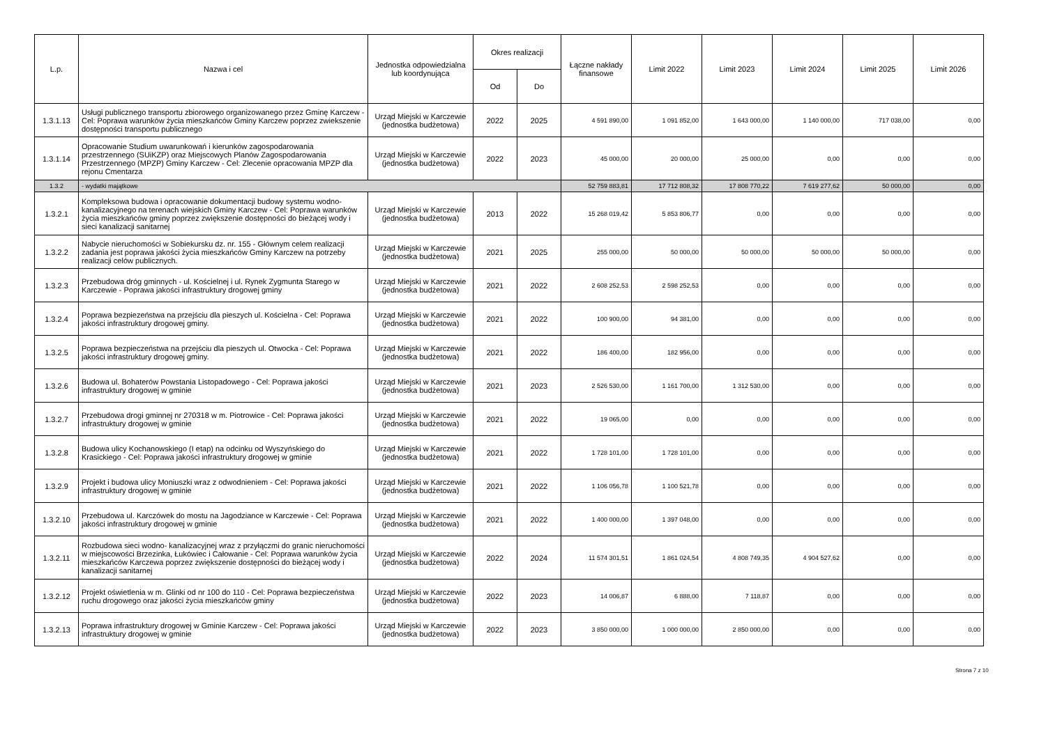| L.p. | Nazwa i cel | Jednostka odpowiedzialna lub koordynująca | Okres realizacji | | Łączne nakłady finansowe | Limit 2022 | Limit 2023 | Limit 2024 | Limit 2025 | Limit 2026 |
| --- | --- | --- | --- | --- | --- | --- | --- | --- | --- | --- |
| | | | Od | Do | | | | | | |
| 1.3.1.13 | Usługi publicznego transportu zbiorowego organizowanego przez Gminę Karczew - Cel: Poprawa warunków życia mieszkańców Gminy Karczew poprzez zwiekszenie dostępności transportu publicznego | Urząd Miejski w Karczewie (jednostka budżetowa) | 2022 | 2025 | 4 591 890,00 | 1 091 852,00 | 1 643 000,00 | 1 140 000,00 | 717 038,00 | 0,00 |
| 1.3.1.14 | Opracowanie Studium uwarunkowań i kierunków zagospodarowania przestrzennego (SUiKZP) oraz Miejscowych Planów Zagospodarowania Przestrzennego (MPZP) Gminy Karczew - Cel: Zlecenie opracowania MPZP dla rejonu Cmentarza | Urząd Miejski w Karczewie (jednostka budżetowa) | 2022 | 2023 | 45 000,00 | 20 000,00 | 25 000,00 | 0,00 | 0,00 | 0,00 |
| 1.3.2 | - wydatki majątkowe | | | | 52 759 883,81 | 17 712 808,32 | 17 808 770,22 | 7 619 277,62 | 50 000,00 | 0,00 |
| 1.3.2.1 | Kompleksowa budowa i opracowanie dokumentacji budowy systemu wodno-kanalizacyjnego na terenach wiejskich Gminy Karczew - Cel: Poprawa warunków życia mieszkańców gminy poprzez zwiększenie dostępności do bieżącej wody i sieci kanalizacji sanitarnej | Urząd Miejski w Karczewie (jednostka budżetowa) | 2013 | 2022 | 15 268 019,42 | 5 853 806,77 | 0,00 | 0,00 | 0,00 | 0,00 |
| 1.3.2.2 | Nabycie nieruchomości w Sobiekursku dz. nr. 155 - Głównym celem realizacji zadania jest poprawa jakości życia mieszkańców Gminy Karczew na potrzeby realizacji celów publicznych. | Urząd Miejski w Karczewie (jednostka budżetowa) | 2021 | 2025 | 255 000,00 | 50 000,00 | 50 000,00 | 50 000,00 | 50 000,00 | 0,00 |
| 1.3.2.3 | Przebudowa dróg gminnych - ul. Kościelnej i ul. Rynek Zygmunta Starego w Karczewie - Poprawa jakości infrastruktury drogowej gminy | Urząd Miejski w Karczewie (jednostka budżetowa) | 2021 | 2022 | 2 608 252,53 | 2 598 252,53 | 0,00 | 0,00 | 0,00 | 0,00 |
| 1.3.2.4 | Poprawa bezpiezeństwa na przejściu dla pieszych ul. Kościelna - Cel: Poprawa jakości infrastruktury drogowej gminy. | Urząd Miejski w Karczewie (jednostka budżetowa) | 2021 | 2022 | 100 900,00 | 94 381,00 | 0,00 | 0,00 | 0,00 | 0,00 |
| 1.3.2.5 | Poprawa bezpieczeństwa na przejściu dla pieszych ul. Otwocka - Cel: Poprawa jakości infrastruktury drogowej gminy. | Urząd Miejski w Karczewie (jednostka budżetowa) | 2021 | 2022 | 186 400,00 | 182 956,00 | 0,00 | 0,00 | 0,00 | 0,00 |
| 1.3.2.6 | Budowa ul. Bohaterów Powstania Listopadowego - Cel: Poprawa jakości infrastruktury drogowej w gminie | Urząd Miejski w Karczewie (jednostka budżetowa) | 2021 | 2023 | 2 526 530,00 | 1 161 700,00 | 1 312 530,00 | 0,00 | 0,00 | 0,00 |
| 1.3.2.7 | Przebudowa drogi gminnej nr 270318 w m. Piotrowice - Cel: Poprawa jakości infrastruktury drogowej w gminie | Urząd Miejski w Karczewie (jednostka budżetowa) | 2021 | 2022 | 19 065,00 | 0,00 | 0,00 | 0,00 | 0,00 | 0,00 |
| 1.3.2.8 | Budowa ulicy Kochanowskiego (I etap) na odcinku od Wyszyńskiego do Krasickiego - Cel: Poprawa jakości infrastruktury drogowej w gminie | Urząd Miejski w Karczewie (jednostka budżetowa) | 2021 | 2022 | 1 728 101,00 | 1 728 101,00 | 0,00 | 0,00 | 0,00 | 0,00 |
| 1.3.2.9 | Projekt i budowa ulicy Moniuszki wraz z odwodnieniem - Cel: Poprawa jakości infrastruktury drogowej w gminie | Urząd Miejski w Karczewie (jednostka budżetowa) | 2021 | 2022 | 1 106 056,78 | 1 100 521,78 | 0,00 | 0,00 | 0,00 | 0,00 |
| 1.3.2.10 | Przebudowa ul. Karczówek do mostu na Jagodziance w Karczewie - Cel: Poprawa jakości infrastruktury drogowej w gminie | Urząd Miejski w Karczewie (jednostka budżetowa) | 2021 | 2022 | 1 400 000,00 | 1 397 048,00 | 0,00 | 0,00 | 0,00 | 0,00 |
| 1.3.2.11 | Rozbudowa sieci wodno- kanalizacyjnej wraz z przyłączmi do granic nieruchomości w miejscowości Brzezinka, Łukówiec i Całowanie - Cel: Poprawa warunków życia mieszkańców Karczewa poprzez zwiększenie dostępności do bieżącej wody i kanalizacji sanitarnej | Urząd Miejski w Karczewie (jednostka budżetowa) | 2022 | 2024 | 11 574 301,51 | 1 861 024,54 | 4 808 749,35 | 4 904 527,62 | 0,00 | 0,00 |
| 1.3.2.12 | Projekt oświetlenia w m. Glinki od nr 100 do 110 - Cel: Poprawa bezpieczeństwa ruchu drogowego oraz jakości życia mieszkańców gminy | Urząd Miejski w Karczewie (jednostka budżetowa) | 2022 | 2023 | 14 006,87 | 6 888,00 | 7 118,87 | 0,00 | 0,00 | 0,00 |
| 1.3.2.13 | Poprawa infrastruktury drogowej w Gminie Karczew - Cel: Poprawa jakości infrastruktury drogowej w gminie | Urząd Miejski w Karczewie (jednostka budżetowa) | 2022 | 2023 | 3 850 000,00 | 1 000 000,00 | 2 850 000,00 | 0,00 | 0,00 | 0,00 |
Strona 7 z 10